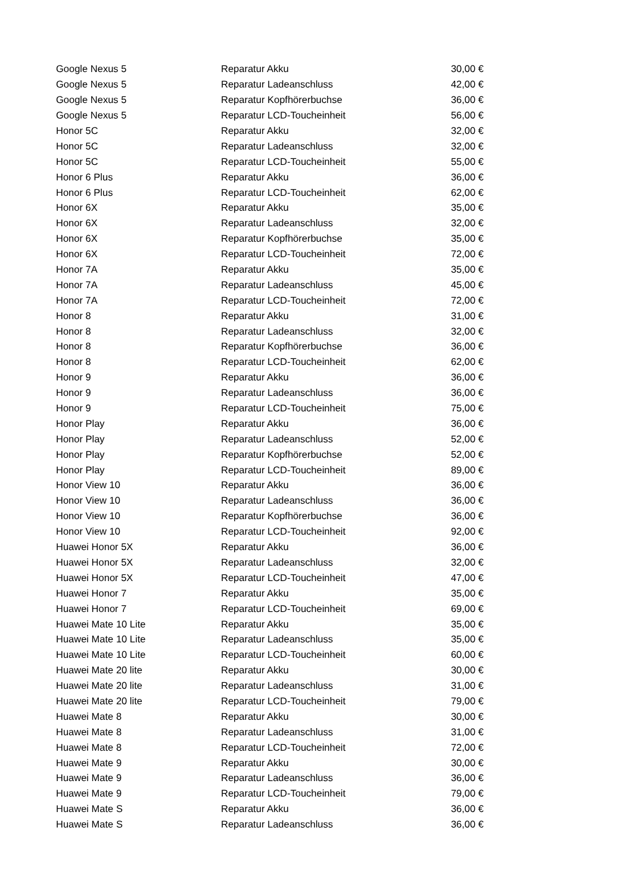| Google Nexus 5 | Reparatur Akku | 30,00 € |
| Google Nexus 5 | Reparatur Ladeanschluss | 42,00 € |
| Google Nexus 5 | Reparatur Kopfhörerbuchse | 36,00 € |
| Google Nexus 5 | Reparatur LCD-Toucheinheit | 56,00 € |
| Honor 5C | Reparatur Akku | 32,00 € |
| Honor 5C | Reparatur Ladeanschluss | 32,00 € |
| Honor 5C | Reparatur LCD-Toucheinheit | 55,00 € |
| Honor 6 Plus | Reparatur Akku | 36,00 € |
| Honor 6 Plus | Reparatur LCD-Toucheinheit | 62,00 € |
| Honor 6X | Reparatur Akku | 35,00 € |
| Honor 6X | Reparatur Ladeanschluss | 32,00 € |
| Honor 6X | Reparatur Kopfhörerbuchse | 35,00 € |
| Honor 6X | Reparatur LCD-Toucheinheit | 72,00 € |
| Honor 7A | Reparatur Akku | 35,00 € |
| Honor 7A | Reparatur Ladeanschluss | 45,00 € |
| Honor 7A | Reparatur LCD-Toucheinheit | 72,00 € |
| Honor 8 | Reparatur Akku | 31,00 € |
| Honor 8 | Reparatur Ladeanschluss | 32,00 € |
| Honor 8 | Reparatur Kopfhörerbuchse | 36,00 € |
| Honor 8 | Reparatur LCD-Toucheinheit | 62,00 € |
| Honor 9 | Reparatur Akku | 36,00 € |
| Honor 9 | Reparatur Ladeanschluss | 36,00 € |
| Honor 9 | Reparatur LCD-Toucheinheit | 75,00 € |
| Honor Play | Reparatur Akku | 36,00 € |
| Honor Play | Reparatur Ladeanschluss | 52,00 € |
| Honor Play | Reparatur Kopfhörerbuchse | 52,00 € |
| Honor Play | Reparatur LCD-Toucheinheit | 89,00 € |
| Honor View 10 | Reparatur Akku | 36,00 € |
| Honor View 10 | Reparatur Ladeanschluss | 36,00 € |
| Honor View 10 | Reparatur Kopfhörerbuchse | 36,00 € |
| Honor View 10 | Reparatur LCD-Toucheinheit | 92,00 € |
| Huawei Honor 5X | Reparatur Akku | 36,00 € |
| Huawei Honor 5X | Reparatur Ladeanschluss | 32,00 € |
| Huawei Honor 5X | Reparatur LCD-Toucheinheit | 47,00 € |
| Huawei Honor 7 | Reparatur Akku | 35,00 € |
| Huawei Honor 7 | Reparatur LCD-Toucheinheit | 69,00 € |
| Huawei Mate 10 Lite | Reparatur Akku | 35,00 € |
| Huawei Mate 10 Lite | Reparatur Ladeanschluss | 35,00 € |
| Huawei Mate 10 Lite | Reparatur LCD-Toucheinheit | 60,00 € |
| Huawei Mate 20 lite | Reparatur Akku | 30,00 € |
| Huawei Mate 20 lite | Reparatur Ladeanschluss | 31,00 € |
| Huawei Mate 20 lite | Reparatur LCD-Toucheinheit | 79,00 € |
| Huawei Mate 8 | Reparatur Akku | 30,00 € |
| Huawei Mate 8 | Reparatur Ladeanschluss | 31,00 € |
| Huawei Mate 8 | Reparatur LCD-Toucheinheit | 72,00 € |
| Huawei Mate 9 | Reparatur Akku | 30,00 € |
| Huawei Mate 9 | Reparatur Ladeanschluss | 36,00 € |
| Huawei Mate 9 | Reparatur LCD-Toucheinheit | 79,00 € |
| Huawei Mate S | Reparatur Akku | 36,00 € |
| Huawei Mate S | Reparatur Ladeanschluss | 36,00 € |